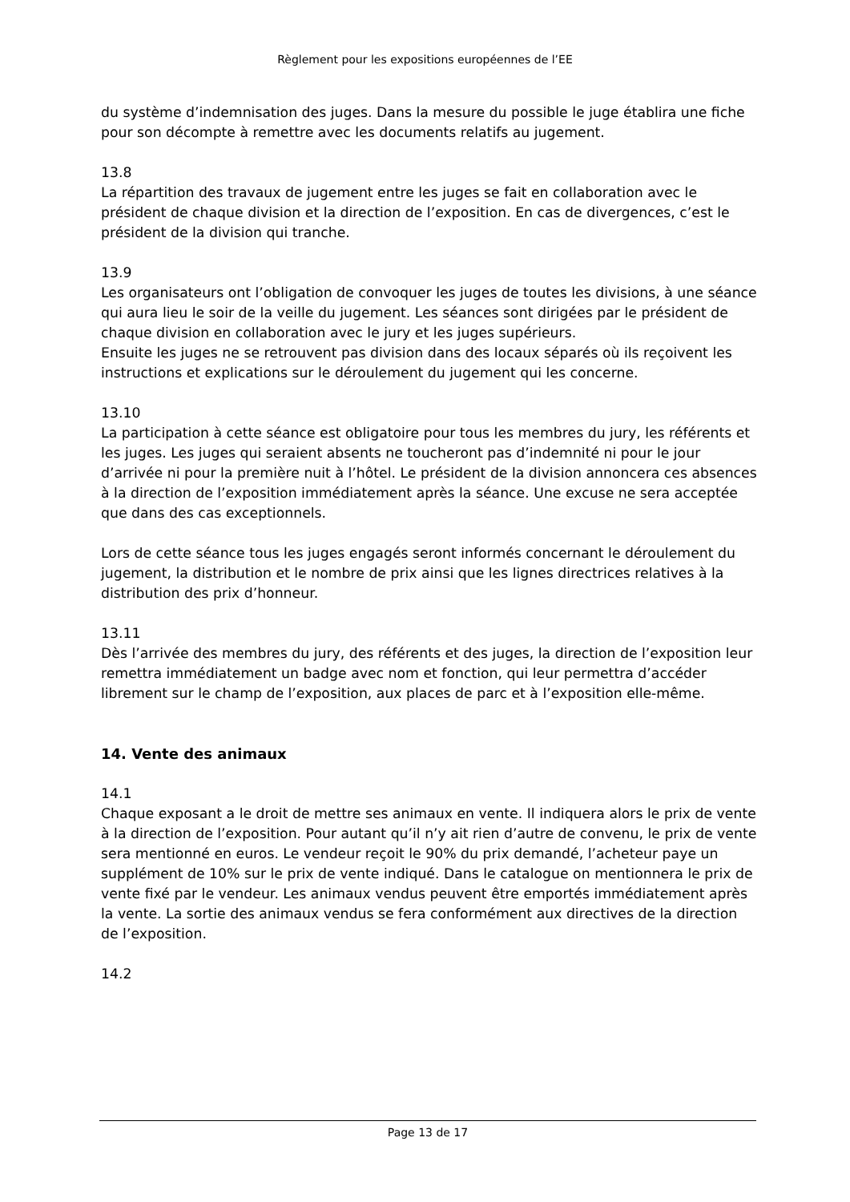Règlement pour les expositions européennes de l’EE
du système d’indemnisation des juges. Dans la mesure du possible le juge établira une fiche pour son décompte à remettre avec les documents relatifs au jugement.
13.8
La répartition des travaux de jugement entre les juges se fait en collaboration avec le président de chaque division et la direction de l’exposition. En cas de divergences, c’est le président de la division qui tranche.
13.9
Les organisateurs ont l’obligation de convoquer les juges de toutes les divisions, à une séance qui aura lieu le soir de la veille du jugement. Les séances sont dirigées par le président de chaque division en collaboration avec le jury et les juges supérieurs.
Ensuite les juges ne se retrouvent pas division dans des locaux séparés où ils reçoivent les instructions et explications sur le déroulement du jugement qui les concerne.
13.10
La participation à cette séance est obligatoire pour tous les membres du jury, les référents et les juges. Les juges qui seraient absents ne toucheront pas d’indemnité ni pour le jour d’arrivée ni pour la première nuit à l’hôtel. Le président de la division annoncera ces absences à la direction de l’exposition immédiatement après la séance. Une excuse ne sera acceptée que dans des cas exceptionnels.
Lors de cette séance tous les juges engagés seront informés concernant le déroulement du jugement, la distribution et le nombre de prix ainsi que les lignes directrices relatives à la distribution des prix d’honneur.
13.11
Dès l’arrivée des membres du jury, des référents et des juges, la direction de l’exposition leur remettra immédiatement un badge avec nom et fonction, qui leur permettra d’accéder librement sur le champ de l’exposition, aux places de parc et à l’exposition elle-même.
14. Vente des animaux
14.1
Chaque exposant a le droit de mettre ses animaux en vente. Il indiquera alors le prix de vente à la direction de l’exposition. Pour autant qu’il n’y ait rien d’autre de convenu, le prix de vente sera mentionné en euros. Le vendeur reçoit le 90% du prix demandé, l’acheteur paye un supplément de 10% sur le prix de vente indiqué. Dans le catalogue on mentionnera le prix de vente fixé par le vendeur. Les animaux vendus peuvent être emportés immédiatement après la vente. La sortie des animaux vendus se fera conformément aux directives de la direction de l’exposition.
14.2
Page 13 de 17